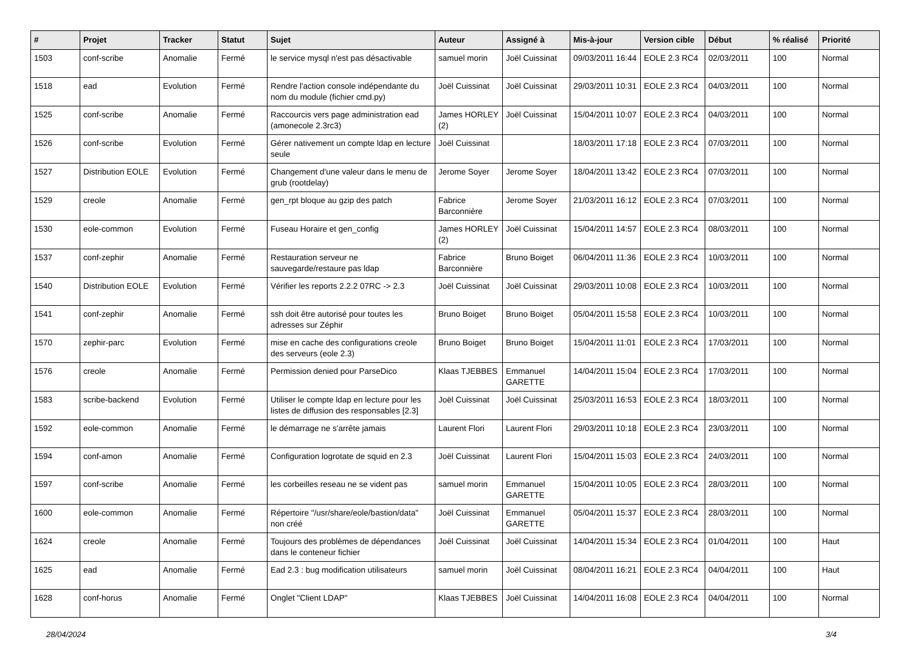| # | Projet | Tracker | Statut | Sujet | Auteur | Assigné à | Mis-à-jour | Version cible | Début | % réalisé | Priorité |
| --- | --- | --- | --- | --- | --- | --- | --- | --- | --- | --- | --- |
| 1503 | conf-scribe | Anomalie | Fermé | le service mysql n'est pas désactivable | samuel morin | Joël Cuissinat | 09/03/2011 16:44 | EOLE 2.3 RC4 | 02/03/2011 | 100 | Normal |
| 1518 | ead | Evolution | Fermé | Rendre l'action console indépendante du nom du module (fichier cmd.py) | Joël Cuissinat | Joël Cuissinat | 29/03/2011 10:31 | EOLE 2.3 RC4 | 04/03/2011 | 100 | Normal |
| 1525 | conf-scribe | Anomalie | Fermé | Raccourcis vers page administration ead (amonecole 2.3rc3) | James HORLEY (2) | Joël Cuissinat | 15/04/2011 10:07 | EOLE 2.3 RC4 | 04/03/2011 | 100 | Normal |
| 1526 | conf-scribe | Evolution | Fermé | Gérer nativement un compte ldap en lecture seule | Joël Cuissinat | | 18/03/2011 17:18 | EOLE 2.3 RC4 | 07/03/2011 | 100 | Normal |
| 1527 | Distribution EOLE | Evolution | Fermé | Changement d'une valeur dans le menu de grub (rootdelay) | Jerome Soyer | Jerome Soyer | 18/04/2011 13:42 | EOLE 2.3 RC4 | 07/03/2011 | 100 | Normal |
| 1529 | creole | Anomalie | Fermé | gen_rpt bloque au gzip des patch | Fabrice Barconnière | Jerome Soyer | 21/03/2011 16:12 | EOLE 2.3 RC4 | 07/03/2011 | 100 | Normal |
| 1530 | eole-common | Evolution | Fermé | Fuseau Horaire et gen_config | James HORLEY (2) | Joël Cuissinat | 15/04/2011 14:57 | EOLE 2.3 RC4 | 08/03/2011 | 100 | Normal |
| 1537 | conf-zephir | Anomalie | Fermé | Restauration serveur ne sauvegarde/restaure pas ldap | Fabrice Barconnière | Bruno Boiget | 06/04/2011 11:36 | EOLE 2.3 RC4 | 10/03/2011 | 100 | Normal |
| 1540 | Distribution EOLE | Evolution | Fermé | Vérifier les reports 2.2.2 07RC -> 2.3 | Joël Cuissinat | Joël Cuissinat | 29/03/2011 10:08 | EOLE 2.3 RC4 | 10/03/2011 | 100 | Normal |
| 1541 | conf-zephir | Anomalie | Fermé | ssh doit être autorisé pour toutes les adresses sur Zéphir | Bruno Boiget | Bruno Boiget | 05/04/2011 15:58 | EOLE 2.3 RC4 | 10/03/2011 | 100 | Normal |
| 1570 | zephir-parc | Evolution | Fermé | mise en cache des configurations creole des serveurs (eole 2.3) | Bruno Boiget | Bruno Boiget | 15/04/2011 11:01 | EOLE 2.3 RC4 | 17/03/2011 | 100 | Normal |
| 1576 | creole | Anomalie | Fermé | Permission denied pour ParseDico | Klaas TJEBBES | Emmanuel GARETTE | 14/04/2011 15:04 | EOLE 2.3 RC4 | 17/03/2011 | 100 | Normal |
| 1583 | scribe-backend | Evolution | Fermé | Utiliser le compte ldap en lecture pour les listes de diffusion des responsables [2.3] | Joël Cuissinat | Joël Cuissinat | 25/03/2011 16:53 | EOLE 2.3 RC4 | 18/03/2011 | 100 | Normal |
| 1592 | eole-common | Anomalie | Fermé | le démarrage ne s'arrête jamais | Laurent Flori | Laurent Flori | 29/03/2011 10:18 | EOLE 2.3 RC4 | 23/03/2011 | 100 | Normal |
| 1594 | conf-amon | Anomalie | Fermé | Configuration logrotate de squid en 2.3 | Joël Cuissinat | Laurent Flori | 15/04/2011 15:03 | EOLE 2.3 RC4 | 24/03/2011 | 100 | Normal |
| 1597 | conf-scribe | Anomalie | Fermé | les corbeilles reseau ne se vident pas | samuel morin | Emmanuel GARETTE | 15/04/2011 10:05 | EOLE 2.3 RC4 | 28/03/2011 | 100 | Normal |
| 1600 | eole-common | Anomalie | Fermé | Répertoire "/usr/share/eole/bastion/data" non créé | Joël Cuissinat | Emmanuel GARETTE | 05/04/2011 15:37 | EOLE 2.3 RC4 | 28/03/2011 | 100 | Normal |
| 1624 | creole | Anomalie | Fermé | Toujours des problèmes de dépendances dans le conteneur fichier | Joël Cuissinat | Joël Cuissinat | 14/04/2011 15:34 | EOLE 2.3 RC4 | 01/04/2011 | 100 | Haut |
| 1625 | ead | Anomalie | Fermé | Ead 2.3 : bug modification utilisateurs | samuel morin | Joël Cuissinat | 08/04/2011 16:21 | EOLE 2.3 RC4 | 04/04/2011 | 100 | Haut |
| 1628 | conf-horus | Anomalie | Fermé | Onglet "Client LDAP" | Klaas TJEBBES | Joël Cuissinat | 14/04/2011 16:08 | EOLE 2.3 RC4 | 04/04/2011 | 100 | Normal |
28/04/2024 3/4